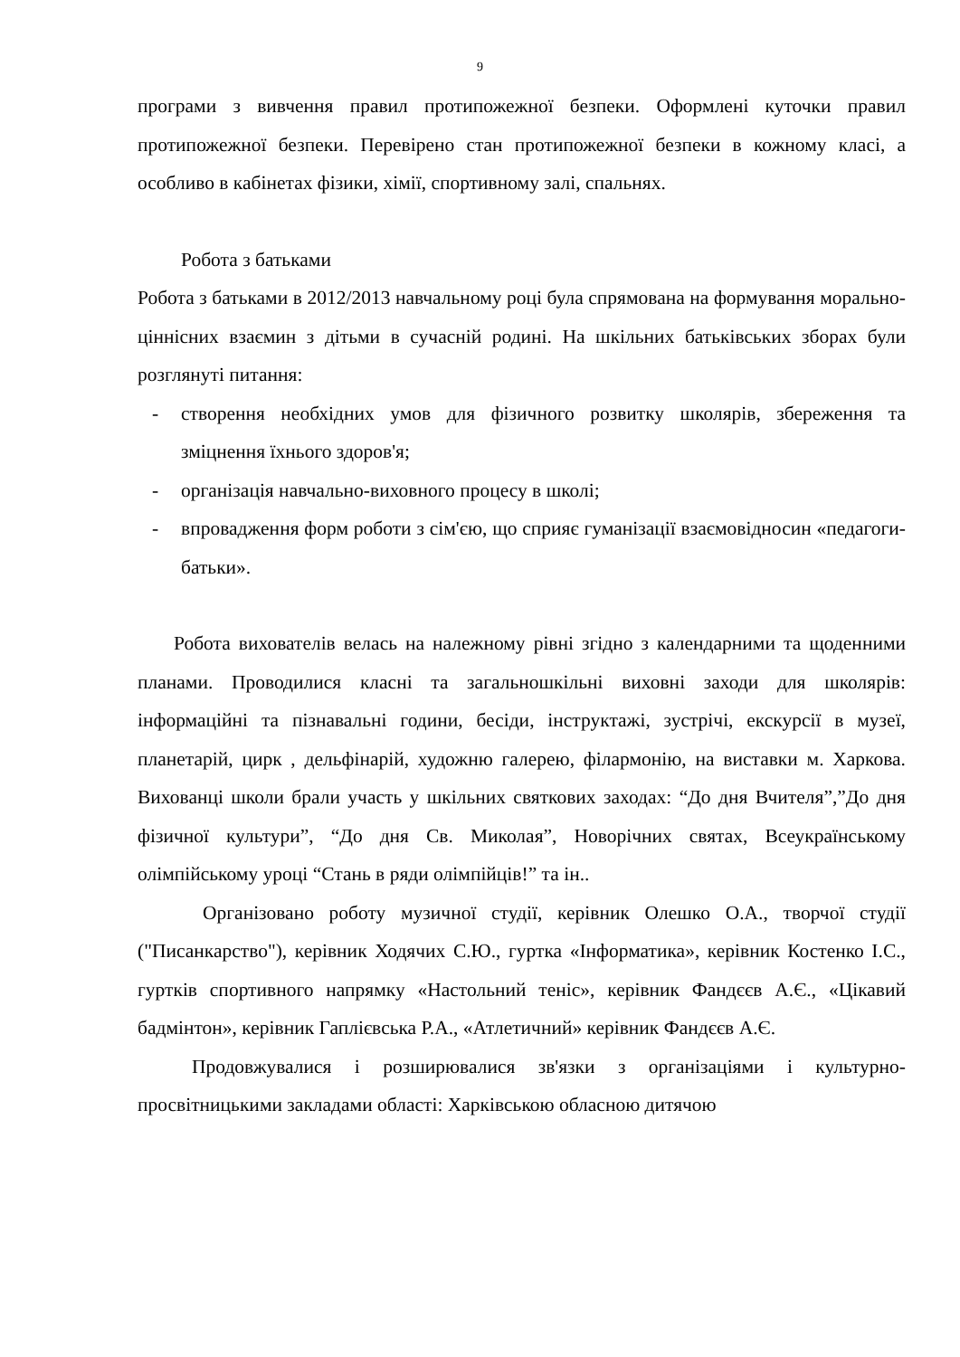9
програми з вивчення правил протипожежної безпеки. Оформлені куточки правил протипожежної безпеки. Перевірено стан протипожежної безпеки в кожному класі, а особливо в кабінетах фізики, хімії, спортивному залі, спальнях.
Робота з батьками
Робота з батьками в 2012/2013 навчальному році була спрямована на формування морально-ціннісних взаємин з дітьми в сучасній родині. На шкільних батьківських зборах були розглянуті питання:
- створення необхідних умов для фізичного розвитку школярів, збереження та зміцнення їхнього здоров'я;
- організація навчально-виховного процесу в школі;
- впровадження форм роботи з сім'єю, що сприяє гуманізації взаємовідносин «педагоги-батьки».
Робота вихователів велась на належному рівні згідно з календарними та щоденними планами. Проводилися класні та загальношкільні виховні заходи для школярів: інформаційні та пізнавальні години, бесіди, інструктажі, зустрічі, екскурсії в музеї, планетарій, цирк , дельфінарій, художню галерею, філармонію, на виставки м. Харкова. Вихованці школи брали участь у шкільних святкових заходах: “До дня Вчителя”,”До дня фізичної культури”, “До дня Св. Миколая”, Новорічних святах, Всеукраїнському олімпійському уроці “Стань в ряди олімпійців!” та ін..
Організовано роботу музичної студії, керівник Олешко О.А., творчої студії ("Писанкарство"), керівник Ходячих С.Ю., гуртка «Інформатика», керівник Костенко І.С., гуртків спортивного напрямку «Настольний теніс», керівник Фандєєв А.Є., «Цікавий бадмінтон», керівник Гаплієвська Р.А., «Атлетичний» керівник Фандєєв А.Є.
Продовжувалися і розширювалися зв'язки з організаціями і культурно-просвітницькими закладами області: Харківською обласною дитячою